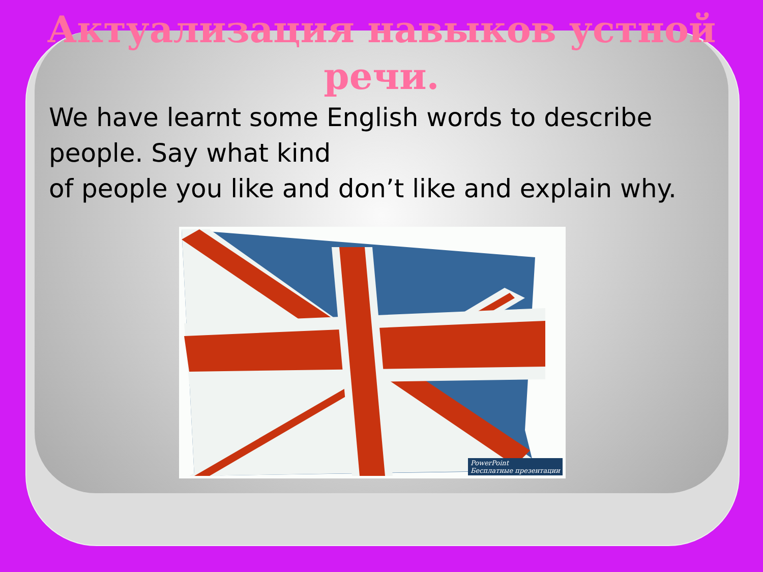Актуализация навыков устной речи.
We have learnt some English words to describe people. Say what kind
of people you like and don’t like and explain why.
PowerPoint
Бесплатные презентации